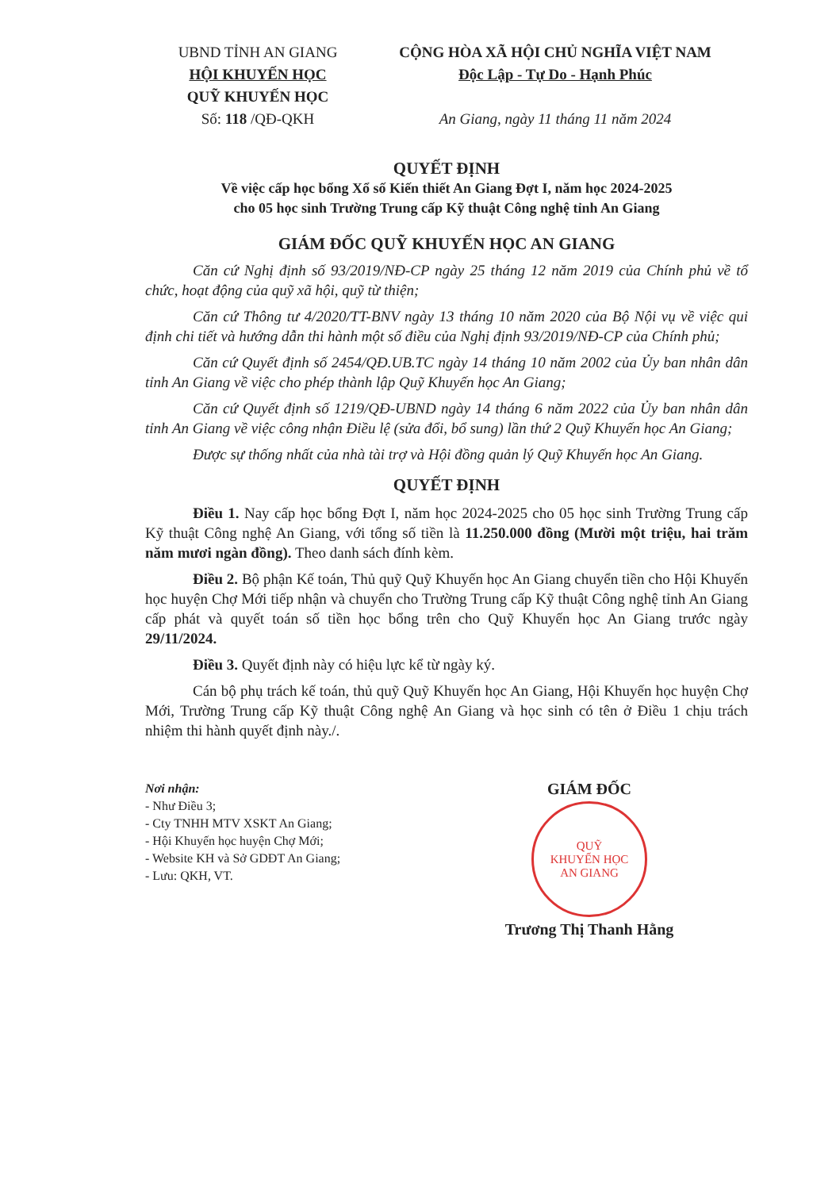UBND TỈNH AN GIANG
HỘI KHUYẾN HỌC
QUỸ KHUYẾN HỌC
Số: 118 /QĐ-QKH
CỘNG HÒA XÃ HỘI CHỦ NGHĨA VIỆT NAM
Độc Lập - Tự Do - Hạnh Phúc
An Giang, ngày 11 tháng 11 năm 2024
QUYẾT ĐỊNH
Về việc cấp học bổng Xổ số Kiến thiết An Giang Đợt I, năm học 2024-2025
cho 05 học sinh Trường Trung cấp Kỹ thuật Công nghệ tỉnh An Giang
GIÁM ĐỐC QUỸ KHUYẾN HỌC AN GIANG
Căn cứ Nghị định số 93/2019/NĐ-CP ngày 25 tháng 12 năm 2019 của Chính phủ về tổ chức, hoạt động của quỹ xã hội, quỹ từ thiện;
Căn cứ Thông tư 4/2020/TT-BNV ngày 13 tháng 10 năm 2020 của Bộ Nội vụ về việc qui định chi tiết và hướng dẫn thi hành một số điều của Nghị định 93/2019/NĐ-CP của Chính phủ;
Căn cứ Quyết định số 2454/QĐ.UB.TC ngày 14 tháng 10 năm 2002 của Ủy ban nhân dân tỉnh An Giang về việc cho phép thành lập Quỹ Khuyến học An Giang;
Căn cứ Quyết định số 1219/QĐ-UBND ngày 14 tháng 6 năm 2022 của Ủy ban nhân dân tỉnh An Giang về việc công nhận Điều lệ (sửa đổi, bổ sung) lần thứ 2 Quỹ Khuyến học An Giang;
Được sự thống nhất của nhà tài trợ và Hội đồng quản lý Quỹ Khuyến học An Giang.
QUYẾT ĐỊNH
Điều 1. Nay cấp học bổng Đợt I, năm học 2024-2025 cho 05 học sinh Trường Trung cấp Kỹ thuật Công nghệ An Giang, với tổng số tiền là 11.250.000 đồng (Mười một triệu, hai trăm năm mươi ngàn đồng). Theo danh sách đính kèm.
Điều 2. Bộ phận Kế toán, Thủ quỹ Quỹ Khuyến học An Giang chuyển tiền cho Hội Khuyến học huyện Chợ Mới tiếp nhận và chuyển cho Trường Trung cấp Kỹ thuật Công nghệ tỉnh An Giang cấp phát và quyết toán số tiền học bổng trên cho Quỹ Khuyến học An Giang trước ngày 29/11/2024.
Điều 3. Quyết định này có hiệu lực kể từ ngày ký.
Cán bộ phụ trách kế toán, thủ quỹ Quỹ Khuyến học An Giang, Hội Khuyến học huyện Chợ Mới, Trường Trung cấp Kỹ thuật Công nghệ An Giang và học sinh có tên ở Điều 1 chịu trách nhiệm thi hành quyết định này./.
Nơi nhận:
- Như Điều 3;
- Cty TNHH MTV XSKT An Giang;
- Hội Khuyến học huyện Chợ Mới;
- Website KH và Sở GDĐT An Giang;
- Lưu: QKH, VT.
GIÁM ĐỐC
QUỸ
KHUYẾN HỌC
AN GIANG
Trương Thị Thanh Hằng